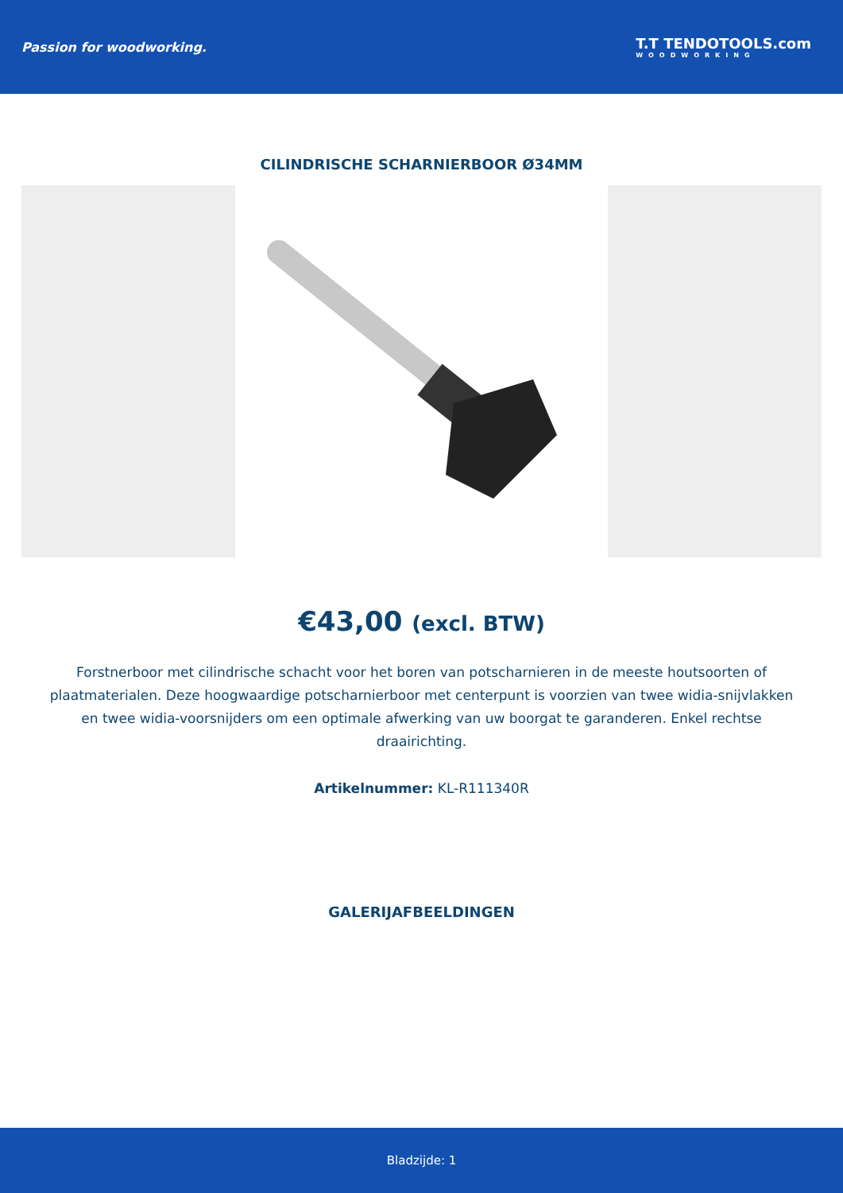Passion for woodworking. T.T TENDOTOOLS.com
WOODWORKING
CILINDRISCHE SCHARNIERBOOR Ø34MM
€43,00 (excl. BTW)
Forstnerboor met cilindrische schacht voor het boren van potscharnieren in de meeste houtsoorten of plaatmaterialen. Deze hoogwaardige potscharnierboor met centerpunt is voorzien van twee widia-snijvlakken en twee widia-voorsnijders om een optimale afwerking van uw boorgat te garanderen. Enkel rechtse draairichting.
Artikelnummer: KL-R111340R
GALERIJAFBEELDINGEN
Bladzijde: 1